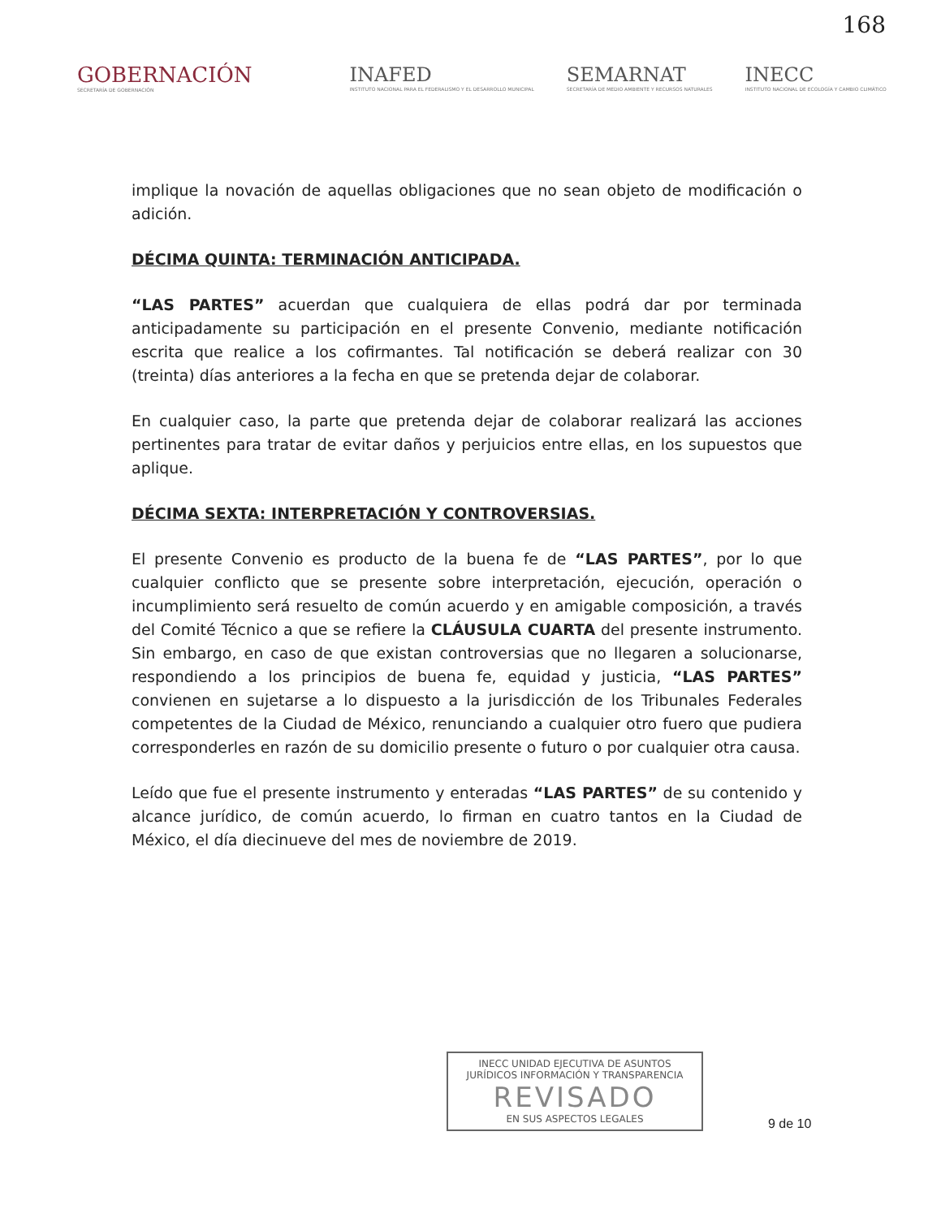168
GOBERNACIÓN
SECRETARÍA DE GOBERNACIÓN
INAFED
INSTITUTO NACIONAL PARA EL FEDERALISMO Y EL DESARROLLO MUNICIPAL
SEMARNAT
SECRETARÍA DE MEDIO AMBIENTE Y RECURSOS NATURALES
INECC
INSTITUTO NACIONAL DE ECOLOGÍA Y CAMBIO CLIMÁTICO
implique la novación de aquellas obligaciones que no sean objeto de modificación o adición.
DÉCIMA QUINTA: TERMINACIÓN ANTICIPADA.
“LAS PARTES” acuerdan que cualquiera de ellas podrá dar por terminada anticipadamente su participación en el presente Convenio, mediante notificación escrita que realice a los cofirmantes. Tal notificación se deberá realizar con 30 (treinta) días anteriores a la fecha en que se pretenda dejar de colaborar.
En cualquier caso, la parte que pretenda dejar de colaborar realizará las acciones pertinentes para tratar de evitar daños y perjuicios entre ellas, en los supuestos que aplique.
DÉCIMA SEXTA: INTERPRETACIÓN Y CONTROVERSIAS.
El presente Convenio es producto de la buena fe de “LAS PARTES”, por lo que cualquier conflicto que se presente sobre interpretación, ejecución, operación o incumplimiento será resuelto de común acuerdo y en amigable composición, a través del Comité Técnico a que se refiere la CLÁUSULA CUARTA del presente instrumento. Sin embargo, en caso de que existan controversias que no llegaren a solucionarse, respondiendo a los principios de buena fe, equidad y justicia, “LAS PARTES” convienen en sujetarse a lo dispuesto a la jurisdicción de los Tribunales Federales competentes de la Ciudad de México, renunciando a cualquier otro fuero que pudiera corresponderles en razón de su domicilio presente o futuro o por cualquier otra causa.
Leído que fue el presente instrumento y enteradas “LAS PARTES” de su contenido y alcance jurídico, de común acuerdo, lo firman en cuatro tantos en la Ciudad de México, el día diecinueve del mes de noviembre de 2019.
INECC UNIDAD EJECUTIVA DE ASUNTOS JURÍDICOS INFORMACIÓN Y TRANSPARENCIA
REVISADO
EN SUS ASPECTOS LEGALES
9 de 10